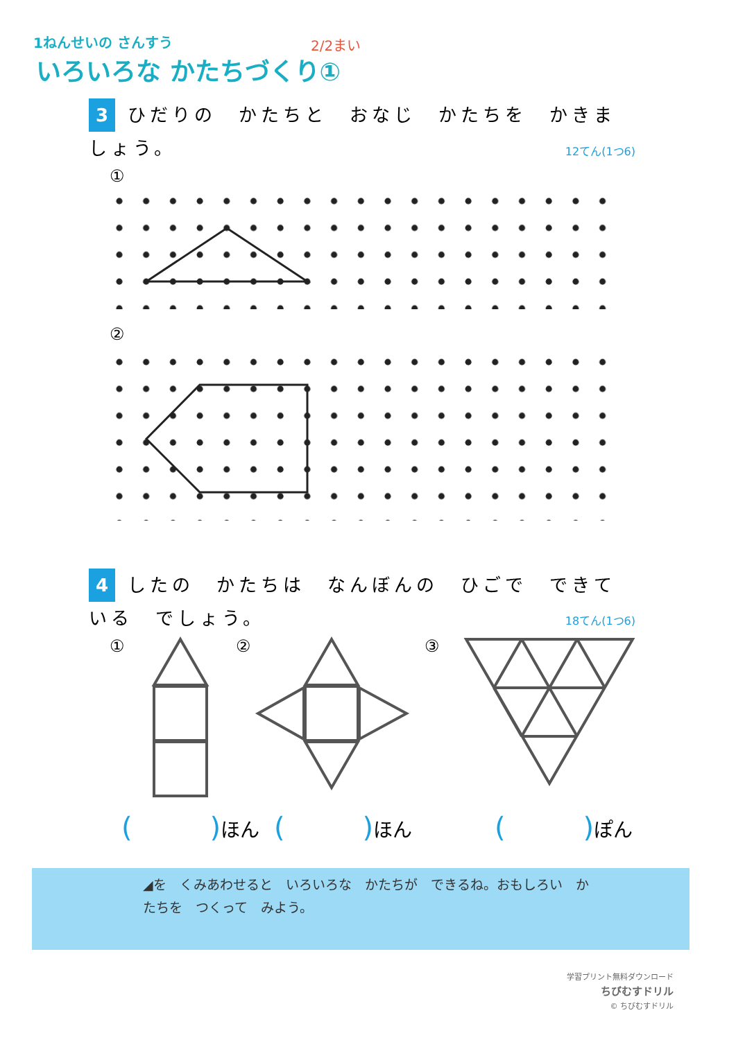1ねんせいの さんすう 2/2まい
いろいろな かたちづくり①
3 ひだりの　かたちと　おなじ　かたちを　かきましょう。
12てん(1つ6)
①
②
4 したの　かたちは　なんぼんの　ひごで　できている　でしょう。
18てん(1つ6)
① ② ③
(　　　　) ほん (　　　　) ほん (　　　　) ぽん
◢を　くみあわせると　いろいろな　かたちが　できるね。おもしろい　かたちを　つくって　みよう。
学習プリント無料ダウンロード
ちびむすドリル
© ちびむすドリル